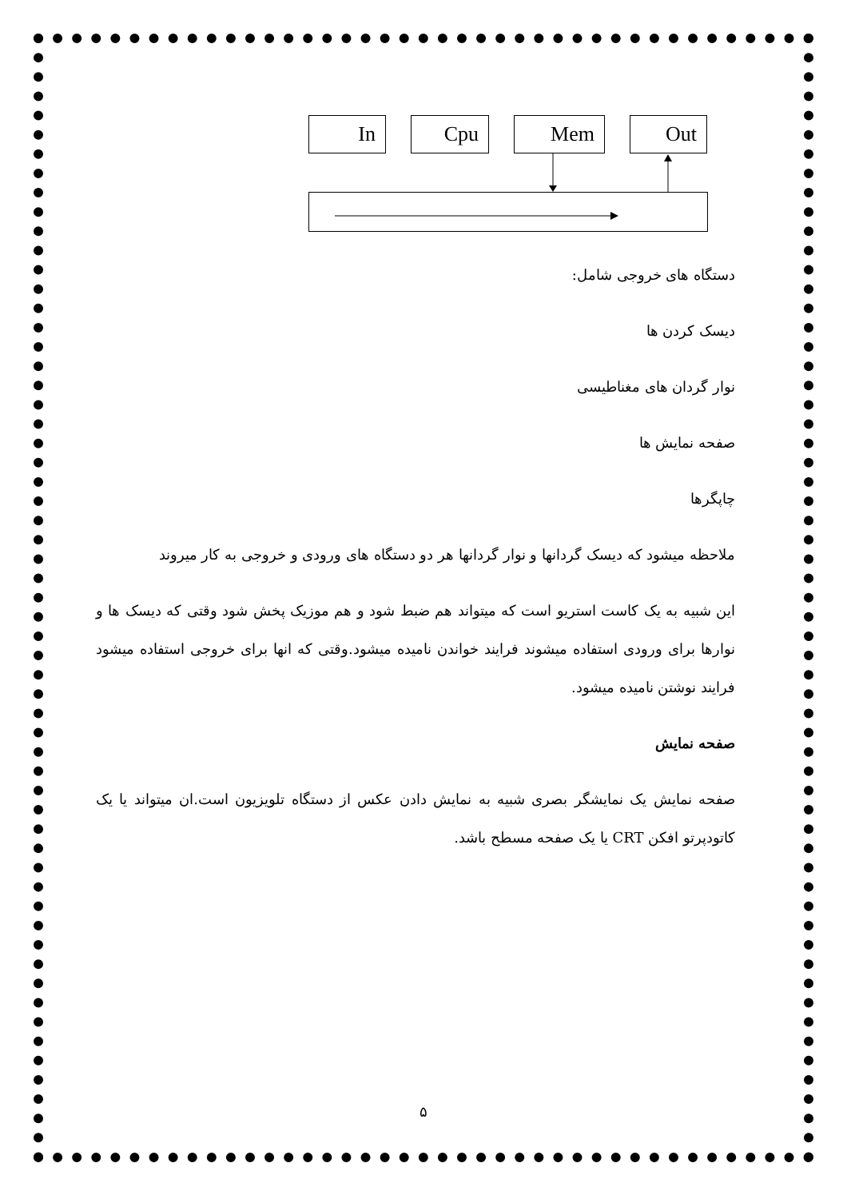In Cpu Mem Out
دستگاه های خروجی شامل:
دیسک کردن ها
نوار گردان های مغناطیسی
صفحه نمایش ها
چاپگرها
ملاحظه میشود که دیسک گردانها و نوار گردانها هر دو دستگاه های ورودی و خروجی به کار میروند
این شبیه به یک کاست استریو است که میتواند هم ضبط شود و هم موزیک پخش شود وقتی که دیسک ها و نوارها برای ورودی استفاده میشوند فرایند خواندن نامیده میشود.وقتی که انها برای خروجی استفاده میشود فرایند نوشتن نامیده میشود.
صفحه نمایش
صفحه نمایش یک نمایشگر بصری شبیه به نمایش دادن عکس از دستگاه تلویزیون است.ان میتواند یا یک کاتودپرتو افکن CRT یا یک صفحه مسطح باشد.
۵